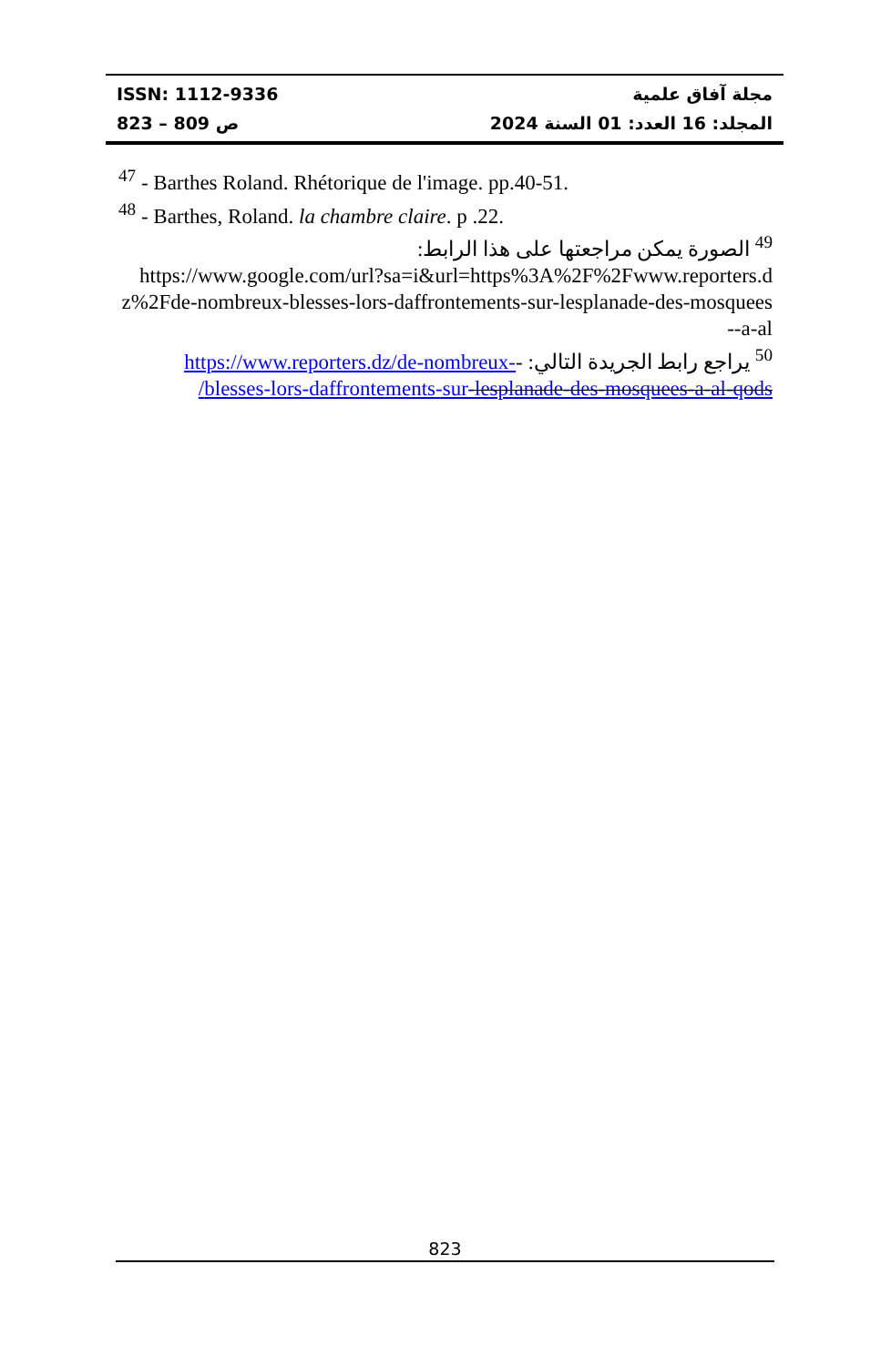ISSN: 1112-9336 مجلة آفاق علمية
ص 809 – 823 المجلد: 16 العدد: 01 السنة 2024
<sup>47</sup> - Barthes Roland. Rhétorique de l'image. pp.40-51.
<sup>48</sup> - Barthes, Roland. la chambre claire. p .22.
<sup>49</sup> الصورة يمكن مراجعتها على هذا الرابط:
https://www.google.com/url?sa=i&url=https%3A%2F%2Fwww.reporters.dz%2Fde-nombreux-blesses-lors-daffrontements-sur-lesplanade-des-mosquees-a-al-
<sup>50</sup> يراجع رابط الجريدة التالي: -https://www.reporters.dz/de-nombreux-blesses-lors-daffrontements-sur-lesplanade-des-mosquees-a-al-qods/
823